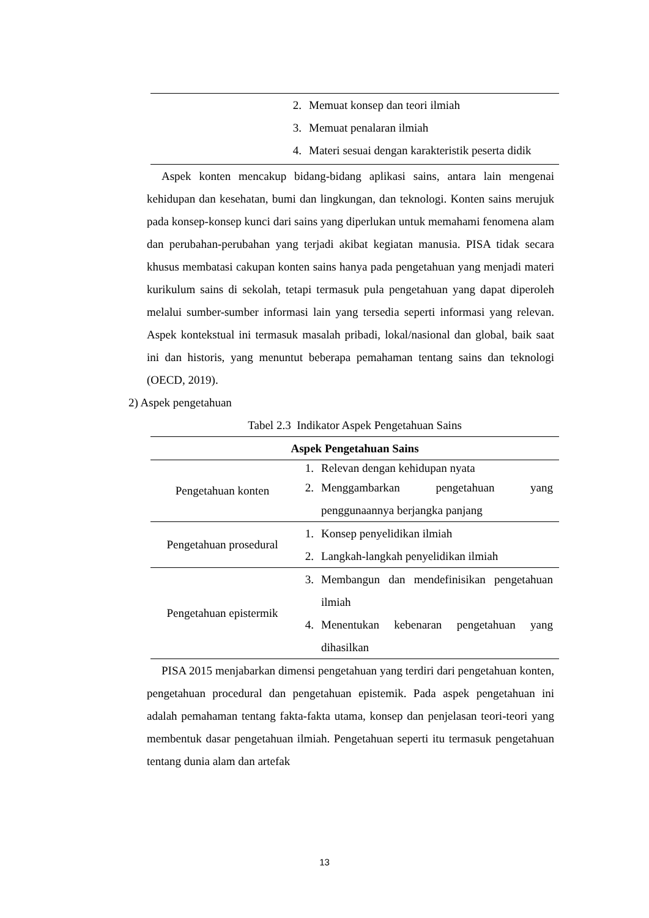| | 2. Memuat konsep dan teori ilmiah 3. Memuat penalaran ilmiah 4. Materi sesuai dengan karakteristik peserta didik |
Aspek konten mencakup bidang-bidang aplikasi sains, antara lain mengenai kehidupan dan kesehatan, bumi dan lingkungan, dan teknologi. Konten sains merujuk pada konsep-konsep kunci dari sains yang diperlukan untuk memahami fenomena alam dan perubahan-perubahan yang terjadi akibat kegiatan manusia. PISA tidak secara khusus membatasi cakupan konten sains hanya pada pengetahuan yang menjadi materi kurikulum sains di sekolah, tetapi termasuk pula pengetahuan yang dapat diperoleh melalui sumber-sumber informasi lain yang tersedia seperti informasi yang relevan. Aspek kontekstual ini termasuk masalah pribadi, lokal/nasional dan global, baik saat ini dan historis, yang menuntut beberapa pemahaman tentang sains dan teknologi (OECD, 2019).
2) Aspek pengetahuan
Tabel 2.3 Indikator Aspek Pengetahuan Sains
| Aspek Pengetahuan Sains | |
| --- | --- |
| Pengetahuan konten | 1. Relevan dengan kehidupan nyata 2. Menggambarkan pengetahuan yang penggunaannya berjangka panjang |
| Pengetahuan prosedural | 1. Konsep penyelidikan ilmiah 2. Langkah-langkah penyelidikan ilmiah |
| Pengetahuan epistermik | 3. Membangun dan mendefinisikan pengetahuan ilmiah 4. Menentukan kebenaran pengetahuan yang dihasilkan |
PISA 2015 menjabarkan dimensi pengetahuan yang terdiri dari pengetahuan konten, pengetahuan procedural dan pengetahuan epistemik. Pada aspek pengetahuan ini adalah pemahaman tentang fakta-fakta utama, konsep dan penjelasan teori-teori yang membentuk dasar pengetahuan ilmiah. Pengetahuan seperti itu termasuk pengetahuan tentang dunia alam dan artefak
13